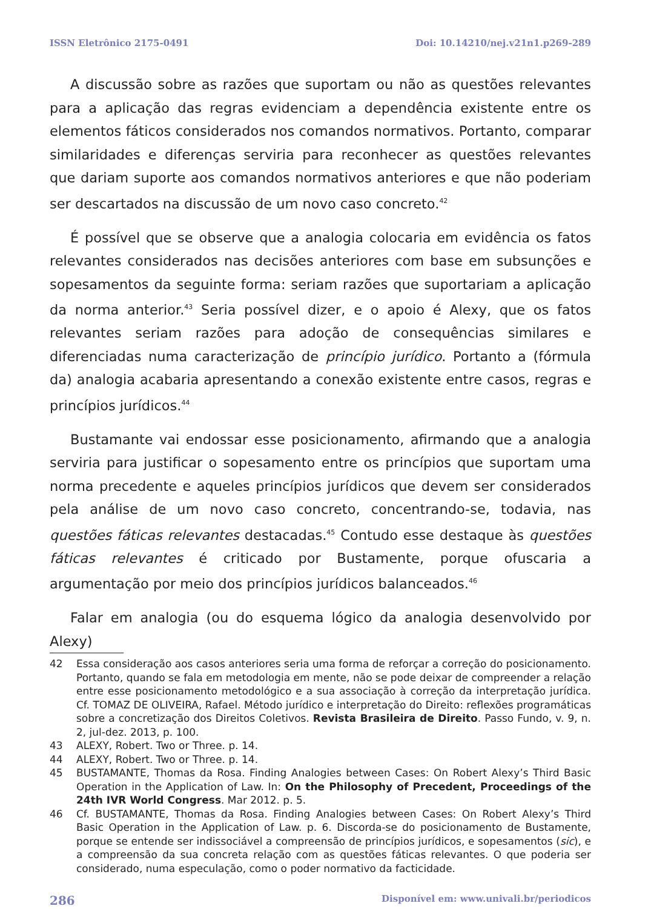ISSN Eletrônico 2175-0491 Doi: 10.14210/nej.v21n1.p269-289
A discussão sobre as razões que suportam ou não as questões relevantes para a aplicação das regras evidenciam a dependência existente entre os elementos fáticos considerados nos comandos normativos. Portanto, comparar similaridades e diferenças serviria para reconhecer as questões relevantes que dariam suporte aos comandos normativos anteriores e que não poderiam ser descartados na discussão de um novo caso concreto.<sup>42</sup>
É possível que se observe que a analogia colocaria em evidência os fatos relevantes considerados nas decisões anteriores com base em subsunções e sopesamentos da seguinte forma: seriam razões que suportariam a aplicação da norma anterior.<sup>43</sup> Seria possível dizer, e o apoio é Alexy, que os fatos relevantes seriam razões para adoção de consequências similares e diferenciadas numa caracterização de princípio jurídico. Portanto a (fórmula da) analogia acabaria apresentando a conexão existente entre casos, regras e princípios jurídicos.<sup>44</sup>
Bustamante vai endossar esse posicionamento, afirmando que a analogia serviria para justificar o sopesamento entre os princípios que suportam uma norma precedente e aqueles princípios jurídicos que devem ser considerados pela análise de um novo caso concreto, concentrando-se, todavia, nas questões fáticas relevantes destacadas.<sup>45</sup> Contudo esse destaque às questões fáticas relevantes é criticado por Bustamente, porque ofuscaria a argumentação por meio dos princípios jurídicos balanceados.<sup>46</sup>
Falar em analogia (ou do esquema lógico da analogia desenvolvido por Alexy)
42 Essa consideração aos casos anteriores seria uma forma de reforçar a correção do posicionamento. Portanto, quando se fala em metodologia em mente, não se pode deixar de compreender a relação entre esse posicionamento metodológico e a sua associação à correção da interpretação jurídica. Cf. TOMAZ DE OLIVEIRA, Rafael. Método jurídico e interpretação do Direito: reflexões programáticas sobre a concretização dos Direitos Coletivos. Revista Brasileira de Direito. Passo Fundo, v. 9, n. 2, jul-dez. 2013, p. 100.
43 ALEXY, Robert. Two or Three. p. 14.
44 ALEXY, Robert. Two or Three. p. 14.
45 BUSTAMANTE, Thomas da Rosa. Finding Analogies between Cases: On Robert Alexy’s Third Basic Operation in the Application of Law. In: On the Philosophy of Precedent, Proceedings of the 24th IVR World Congress. Mar 2012. p. 5.
46 Cf. BUSTAMANTE, Thomas da Rosa. Finding Analogies between Cases: On Robert Alexy’s Third Basic Operation in the Application of Law. p. 6. Discorda-se do posicionamento de Bustamente, porque se entende ser indissociável a compreensão de princípios jurídicos, e sopesamentos (sic), e a compreensão da sua concreta relação com as questões fáticas relevantes. O que poderia ser considerado, numa especulação, como o poder normativo da facticidade.
286 Disponível em: www.univali.br/periodicos